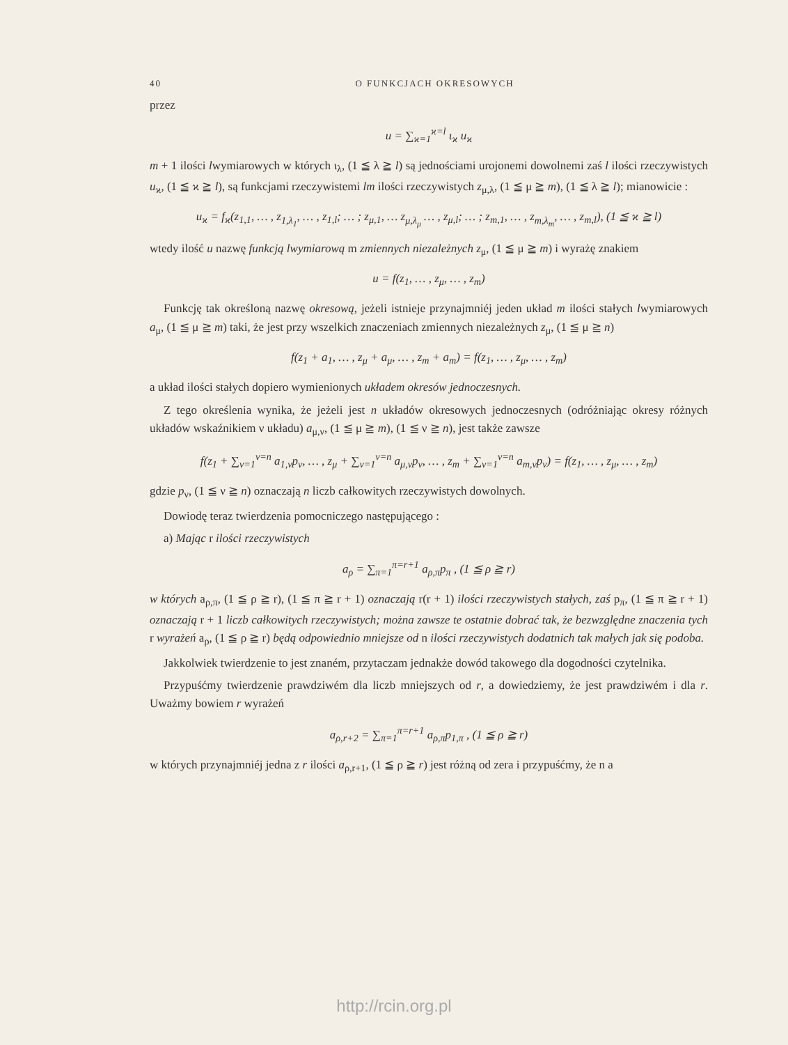40 O FUNKCJACH OKRESOWYCH
przez
u = ∑<sub>ϰ=1</sub><sup>ϰ=l</sup> ι<sub>ϰ</sub> u<sub>ϰ</sub>
m + 1 ilości lwymiarowych w których ι<sub>λ</sub>, (1 ≦ λ ≧ l) są jednościami urojonemi dowolnemi zaś l ilości rzeczywistych u<sub>ϰ</sub>, (1 ≦ ϰ ≧ l), są funkcjami rzeczywistemi lm ilości rzeczywistych z<sub>μ,λ</sub>, (1 ≦ μ ≧ m), (1 ≦ λ ≧ l); mianowicie :
u<sub>ϰ</sub> = f<sub>ϰ</sub>(z<sub>1,1</sub>, … , z<sub>1,λ<sub>1</sub></sub>, … , z<sub>1,l</sub>; … ; z<sub>μ,1</sub>, … z<sub>μ,λ<sub>μ</sub></sub> … , z<sub>μ,l</sub>; … ; z<sub>m,1</sub>, … , z<sub>m,λ<sub>m</sub></sub>, … , z<sub>m,l</sub>), (1 ≦ ϰ ≧ l)
wtedy ilość u nazwę funkcją lwymiarową m zmiennych niezależnych z<sub>μ</sub>, (1 ≦ μ ≧ m) i wyrażę znakiem
u = f(z<sub>1</sub>, … , z<sub>μ</sub>, … , z<sub>m</sub>)
Funkcję tak określoną nazwę okresową, jeżeli istnieje przynajmniéj jeden układ m ilości stałych lwymiarowych a<sub>μ</sub>, (1 ≦ μ ≧ m) taki, że jest przy wszelkich znaczeniach zmiennych niezależnych z<sub>μ</sub>, (1 ≦ μ ≧ n)
f(z<sub>1</sub> + a<sub>1</sub>, … , z<sub>μ</sub> + a<sub>μ</sub>, … , z<sub>m</sub> + a<sub>m</sub>) = f(z<sub>1</sub>, … , z<sub>μ</sub>, … , z<sub>m</sub>)
a układ ilości stałych dopiero wymienionych układem okresów jednoczesnych.
Z tego określenia wynika, że jeżeli jest n układów okresowych jednoczesnych (odróżniając okresy różnych układów wskaźnikiem ν układu) a<sub>μ,ν</sub>, (1 ≦ μ ≧ m), (1 ≦ ν ≧ n), jest także zawsze
f(z<sub>1</sub> + ∑<sub>ν=1</sub><sup>ν=n</sup> a<sub>1,ν</sub>p<sub>ν</sub>, … , z<sub>μ</sub> + ∑<sub>ν=1</sub><sup>ν=n</sup> a<sub>μ,ν</sub>p<sub>ν</sub>, … , z<sub>m</sub> + ∑<sub>ν=1</sub><sup>ν=n</sup> a<sub>m,ν</sub>p<sub>ν</sub>) = f(z<sub>1</sub>, … , z<sub>μ</sub>, … , z<sub>m</sub>)
gdzie p<sub>ν</sub>, (1 ≦ ν ≧ n) oznaczają n liczb całkowitych rzeczywistych dowolnych.
Dowiodę teraz twierdzenia pomocniczego następującego :
a) Mając r ilości rzeczywistych
a<sub>ρ</sub> = ∑<sub>π=1</sub><sup>π=r+1</sup> a<sub>ρ,π</sub>p<sub>π</sub> , (1 ≦ ρ ≧ r)
w których a<sub>ρ,π</sub>, (1 ≦ ρ ≧ r), (1 ≦ π ≧ r + 1) oznaczają r(r + 1) ilości rzeczywistych stałych, zaś p<sub>π</sub>, (1 ≦ π ≧ r + 1) oznaczają r + 1 liczb całkowitych rzeczywistych; można zawsze te ostatnie dobrać tak, że bezwzględne znaczenia tych r wyrażeń a<sub>ρ</sub>, (1 ≦ ρ ≧ r) będą odpowiednio mniejsze od n ilości rzeczywistych dodatnich tak małych jak się podoba.
Jakkolwiek twierdzenie to jest znaném, przytaczam jednakże dowód takowego dla dogodności czytelnika.
Przypuśćmy twierdzenie prawdziwém dla liczb mniejszych od r, a dowiedziemy, że jest prawdziwém i dla r. Uważmy bowiem r wyrażeń
a<sub>ρ,r+2</sub> = ∑<sub>π=1</sub><sup>π=r+1</sup> a<sub>ρ,π</sub>p<sub>1,π</sub> , (1 ≦ ρ ≧ r)
w których przynajmniéj jedna z r ilości a<sub>ρ,r+1</sub>, (1 ≦ ρ ≧ r) jest różną od zera i przypuśćmy, że n a
http://rcin.org.pl